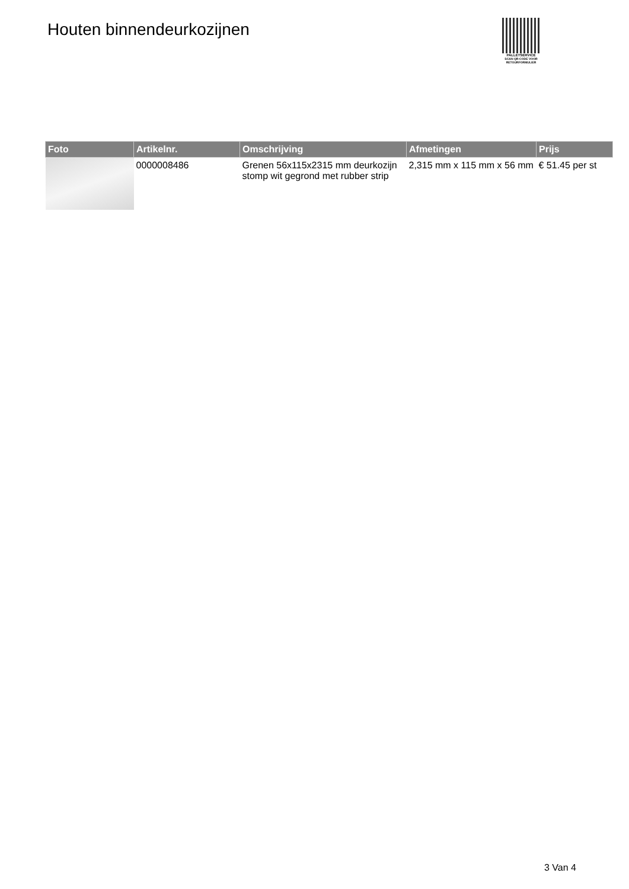Houten binnendeurkozijnen
PALLETSERVICE
SCAN QR-CODE VOOR RETOURFORMULIER
| Foto | Artikelnr. | Omschrijving | Afmetingen | Prijs |
| --- | --- | --- | --- | --- |
| | 0000008486 | Grenen 56x115x2315 mm deurkozijn stomp wit gegrond met rubber strip | 2,315 mm x 115 mm x 56 mm | € 51.45 per st |
3 Van 4